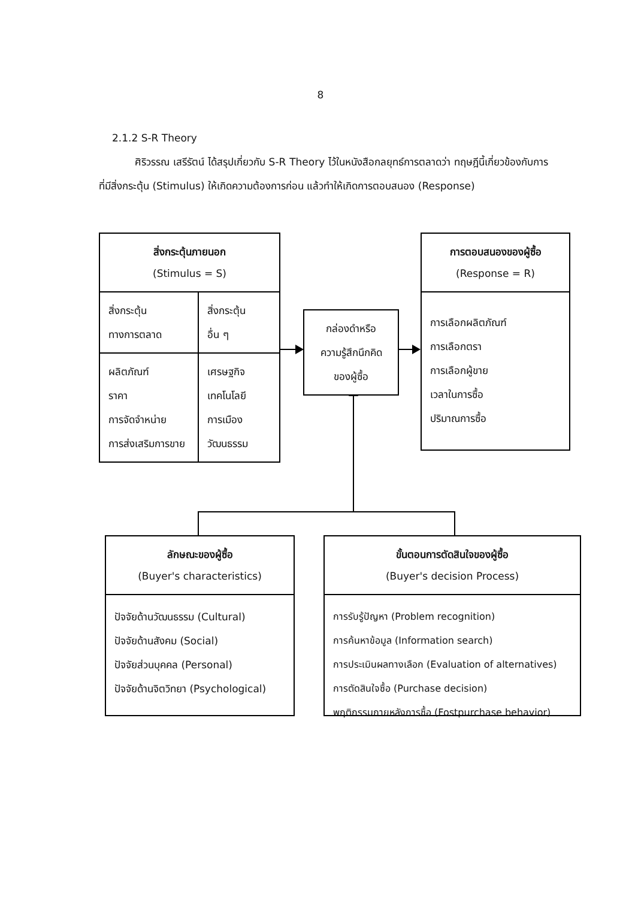8
2.1.2 S-R Theory
ศิริวรรณ เสรีรัตน์ ได้สรุปเกี่ยวกับ S-R Theory ไว้ในหนังสือกลยุทธ์การตลาดว่า ทฤษฎีนี้เกี่ยวข้องกับการที่มีสิ่งกระตุ้น (Stimulus) ให้เกิดความต้องการก่อน แล้วทำให้เกิดการตอบสนอง (Response)
สิ่งกระตุ้นภายนอก
(Stimulus = S)
| สิ่งกระตุ้น ทางการตลาด | สิ่งกระตุ้น อื่น ๆ |
| ผลิตภัณฑ์ ราคา การจัดจำหน่าย การส่งเสริมการขาย | เศรษฐกิจ เทคโนโลยี การเมือง วัฒนธรรม |
กล่องดำหรือ
ความรู้สึกนึกคิด
ของผู้ซื้อ
การตอบสนองของผู้ซื้อ
(Response = R)
การเลือกผลิตภัณฑ์
การเลือกตรา
การเลือกผู้ขาย
เวลาในการซื้อ
ปริมาณการซื้อ
ลักษณะของผู้ซื้อ
(Buyer's characteristics)
ปัจจัยด้านวัฒนธรรม (Cultural)
ปัจจัยด้านสังคม (Social)
ปัจจัยส่วนบุคคล (Personal)
ปัจจัยด้านจิตวิทยา (Psychological)
ขั้นตอนการตัดสินใจของผู้ซื้อ
(Buyer's decision Process)
การรับรู้ปัญหา (Problem recognition)
การค้นหาข้อมูล (Information search)
การประเมินผลทางเลือก (Evaluation of alternatives)
การตัดสินใจซื้อ (Purchase decision)
พฤติกรรมภายหลังการซื้อ (Fostpurchase behavior)